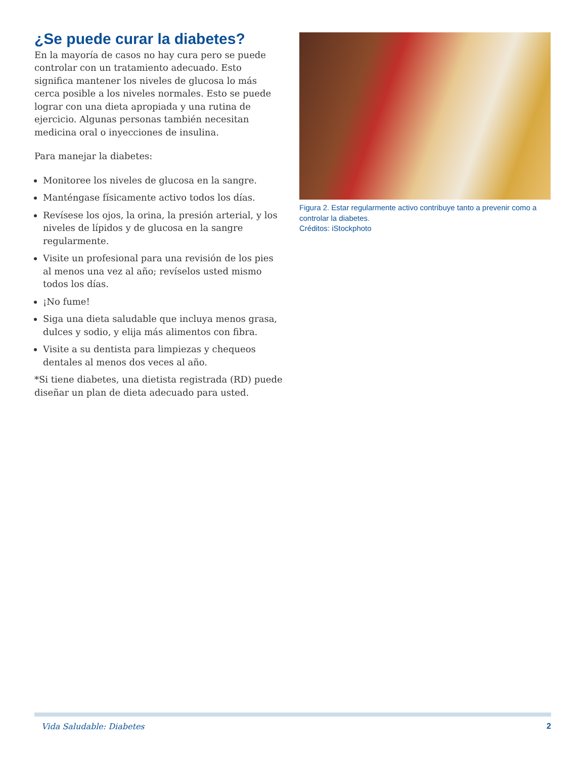¿Se puede curar la diabetes?
En la mayoría de casos no hay cura pero se puede controlar con un tratamiento adecuado. Esto significa mantener los niveles de glucosa lo más cerca posible a los niveles normales. Esto se puede lograr con una dieta apropiada y una rutina de ejercicio. Algunas personas también necesitan medicina oral o inyecciones de insulina.
Para manejar la diabetes:
Monitoree los niveles de glucosa en la sangre.
Manténgase físicamente activo todos los días.
Revísese los ojos, la orina, la presión arterial, y los niveles de lípidos y de glucosa en la sangre regularmente.
Visite un profesional para una revisión de los pies al menos una vez al año; revíselos usted mismo todos los días.
¡No fume!
Siga una dieta saludable que incluya menos grasa, dulces y sodio, y elija más alimentos con fibra.
Visite a su dentista para limpiezas y chequeos dentales al menos dos veces al año.
*Si tiene diabetes, una dietista registrada (RD) puede diseñar un plan de dieta adecuado para usted.
Figura 2. Estar regularmente activo contribuye tanto a prevenir como a controlar la diabetes.
Créditos: iStockphoto
Vida Saludable: Diabetes 2